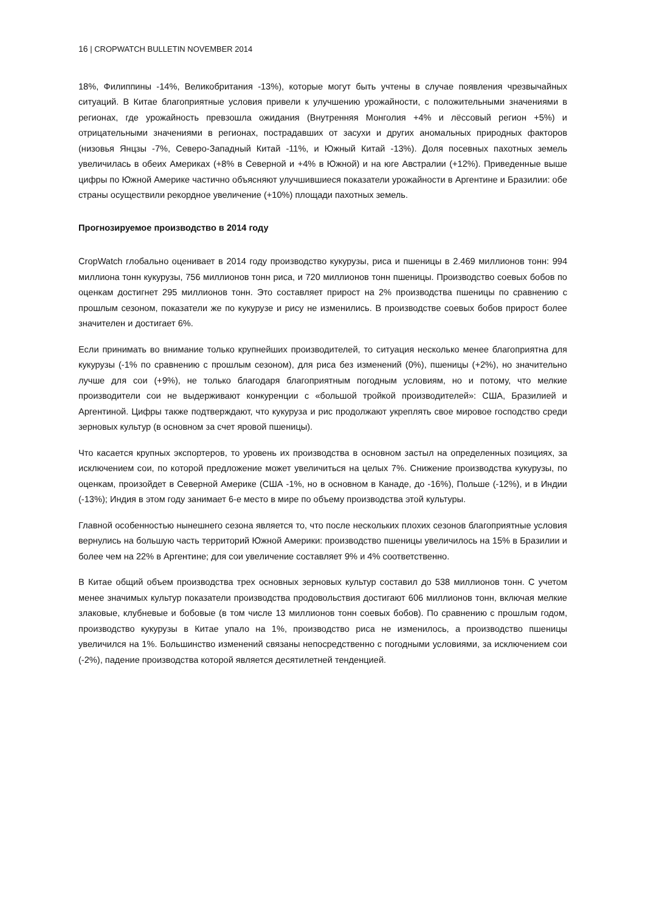16 | CROPWATCH BULLETIN NOVEMBER 2014
18%, Филиппины -14%, Великобритания -13%), которые могут быть учтены в случае появления чрезвычайных ситуаций. В Китае благоприятные условия привели к улучшению урожайности, с положительными значениями в регионах, где урожайность превзошла ожидания (Внутренняя Монголия +4% и лёссовый регион +5%) и отрицательными значениями в регионах, пострадавших от засухи и других аномальных природных факторов (низовья Янцзы -7%, Северо-Западный Китай -11%, и Южный Китай -13%). Доля посевных пахотных земель увеличилась в обеих Америках (+8% в Северной и +4% в Южной) и на юге Австралии (+12%). Приведенные выше цифры по Южной Америке частично объясняют улучшившиеся показатели урожайности в Аргентине и Бразилии: обе страны осуществили рекордное увеличение (+10%) площади пахотных земель.
Прогнозируемое производство в 2014 году
CropWatch глобально оценивает в 2014 году производство кукурузы, риса и пшеницы в 2.469 миллионов тонн: 994 миллиона тонн кукурузы, 756 миллионов тонн риса, и 720 миллионов тонн пшеницы. Производство соевых бобов по оценкам достигнет 295 миллионов тонн. Это составляет прирост на 2% производства пшеницы по сравнению с прошлым сезоном, показатели же по кукурузе и рису не изменились. В производстве соевых бобов прирост более значителен и достигает 6%.
Если принимать во внимание только крупнейших производителей, то ситуация несколько менее благоприятна для кукурузы (-1% по сравнению с прошлым сезоном), для риса без изменений (0%), пшеницы (+2%), но значительно лучше для сои (+9%), не только благодаря благоприятным погодным условиям, но и потому, что мелкие производители сои не выдерживают конкуренции с «большой тройкой производителей»: США, Бразилией и Аргентиной. Цифры также подтверждают, что кукуруза и рис продолжают укреплять свое мировое господство среди зерновых культур (в основном за счет яровой пшеницы).
Что касается крупных экспортеров, то уровень их производства в основном застыл на определенных позициях, за исключением сои, по которой предложение может увеличиться на целых 7%. Снижение производства кукурузы, по оценкам, произойдет в Северной Америке (США -1%, но в основном в Канаде, до -16%), Польше (-12%), и в Индии (-13%); Индия в этом году занимает 6-е место в мире по объему производства этой культуры.
Главной особенностью нынешнего сезона является то, что после нескольких плохих сезонов благоприятные условия вернулись на большую часть территорий Южной Америки: производство пшеницы увеличилось на 15% в Бразилии и более чем на 22% в Аргентине; для сои увеличение составляет 9% и 4% соответственно.
В Китае общий объем производства трех основных зерновых культур составил до 538 миллионов тонн. С учетом менее значимых культур показатели производства продовольствия достигают 606 миллионов тонн, включая мелкие злаковые, клубневые и бобовые (в том числе 13 миллионов тонн соевых бобов). По сравнению с прошлым годом, производство кукурузы в Китае упало на 1%, производство риса не изменилось, а производство пшеницы увеличился на 1%. Большинство изменений связаны непосредственно с погодными условиями, за исключением сои (-2%), падение производства которой является десятилетней тенденцией.